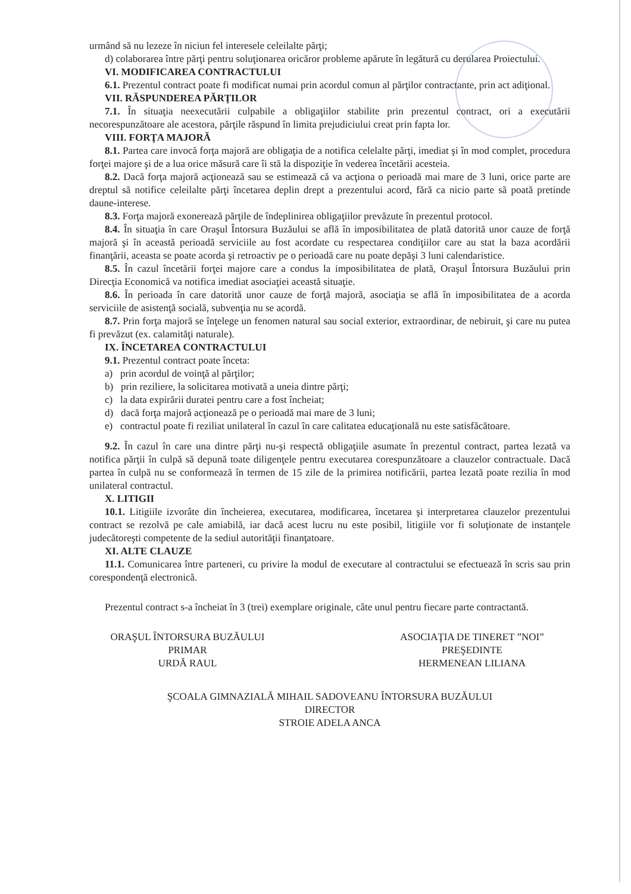urmând să nu lezeze în niciun fel interesele celeilalte părţi;
d) colaborarea între părţi pentru soluţionarea oricăror probleme apărute în legătură cu derularea Proiectului.
VI. MODIFICAREA CONTRACTULUI
6.1. Prezentul contract poate fi modificat numai prin acordul comun al părţilor contractante, prin act adiţional.
VII. RĂSPUNDEREA PĂRŢILOR
7.1. În situaţia neexecutării culpabile a obligaţiilor stabilite prin prezentul contract, ori a executării necorespunzătoare ale acestora, părţile răspund în limita prejudiciului creat prin fapta lor.
VIII. FORŢA MAJORĂ
8.1. Partea care invocă forţa majoră are obligaţia de a notifica celelalte părţi, imediat şi în mod complet, procedura forţei majore şi de a lua orice măsură care îi stă la dispoziţie în vederea încetării acesteia.
8.2. Dacă forţa majoră acţionează sau se estimează că va acţiona o perioadă mai mare de 3 luni, orice parte are dreptul să notifice celeilalte părţi încetarea deplin drept a prezentului acord, fără ca nicio parte să poată pretinde daune-interese.
8.3. Forţa majoră exonerează părţile de îndeplinirea obligaţiilor prevăzute în prezentul protocol.
8.4. În situaţia în care Oraşul Întorsura Buzăului se află în imposibilitatea de plată datorită unor cauze de forţă majoră şi în această perioadă serviciile au fost acordate cu respectarea condiţiilor care au stat la baza acordării finanţării, aceasta se poate acorda şi retroactiv pe o perioadă care nu poate depăşi 3 luni calendaristice.
8.5. În cazul încetării forţei majore care a condus la imposibilitatea de plată, Oraşul Întorsura Buzăului prin Direcţia Economică va notifica imediat asociaţiei această situaţie.
8.6. În perioada în care datorită unor cauze de forţă majoră, asociaţia se află în imposibilitatea de a acorda serviciile de asistenţă socială, subvenţia nu se acordă.
8.7. Prin forţa majoră se înţelege un fenomen natural sau social exterior, extraordinar, de nebiruit, şi care nu putea fi prevăzut (ex. calamităţi naturale).
IX. ÎNCETAREA CONTRACTULUI
9.1. Prezentul contract poate înceta:
a) prin acordul de voinţă al părţilor;
b) prin reziliere, la solicitarea motivată a uneia dintre părţi;
c) la data expirării duratei pentru care a fost încheiat;
d) dacă forţa majoră acţionează pe o perioadă mai mare de 3 luni;
e) contractul poate fi reziliat unilateral în cazul în care calitatea educaţională nu este satisfăcătoare.
9.2. În cazul în care una dintre părţi nu-şi respectă obligaţiile asumate în prezentul contract, partea lezată va notifica părţii în culpă să depună toate diligenţele pentru executarea corespunzătoare a clauzelor contractuale. Dacă partea în culpă nu se conformează în termen de 15 zile de la primirea notificării, partea lezată poate rezilia în mod unilateral contractul.
X. LITIGII
10.1. Litigiile izvorâte din încheierea, executarea, modificarea, încetarea şi interpretarea clauzelor prezentului contract se rezolvă pe cale amiabilă, iar dacă acest lucru nu este posibil, litigiile vor fi soluţionate de instanţele judecătoreşti competente de la sediul autorităţii finanţatoare.
XI. ALTE CLAUZE
11.1. Comunicarea între parteneri, cu privire la modul de executare al contractului se efectuează în scris sau prin corespondenţă electronică.
Prezentul contract s-a încheiat în 3 (trei) exemplare originale, câte unul pentru fiecare parte contractantă.
ORAŞUL ÎNTORSURA BUZĂULUI
PRIMAR
URDĂ RAUL
ASOCIAŢIA DE TINERET ”NOI”
PREŞEDINTE
HERMENEAN LILIANA
ŞCOALA GIMNAZIALĂ MIHAIL SADOVEANU ÎNTORSURA BUZĂULUI
DIRECTOR
STROIE ADELA ANCA